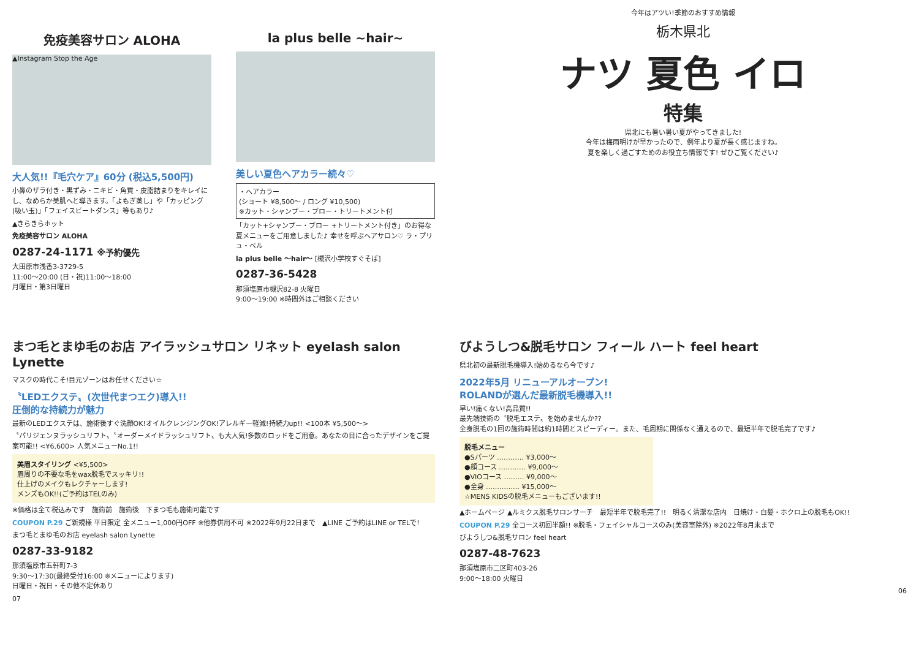免疫美容サロン ALOHA
▲Instagram Stop the Age
大人気!!『毛穴ケア』60分 (税込5,500円)
小鼻のザラ付き・黒ずみ・ニキビ・角質・皮脂詰まりをキレイにし、なめらか美肌へと導きます。「よもぎ蒸し」や「カッピング(吸い玉)」「フェイスビートダンス」等もあり♪
▲きらきらホット
免疫美容サロン ALOHA
0287-24-1171 ※予約優先
大田原市浅香3-3729-5
11:00～20:00 (日・祝)11:00～18:00
月曜日・第3日曜日
la plus belle ~hair~
美しい夏色ヘアカラー続々♡
・ヘアカラー
(ショート ¥8,500～ / ロング ¥10,500)
※カット・シャンプー・ブロー・トリートメント付
「カット+シャンプー・ブロー +トリートメント付き」のお得な夏メニューをご用意しました♪ 幸せを呼ぶヘアサロン♡ ラ・プリュ・ベル
la plus belle ～hair～ [槻沢小学校すぐそば]
0287-36-5428
那須塩原市槻沢82-8 火曜日
9:00～19:00 ※時間外はご相談ください
今年はアツい!季節のおすすめ情報
栃木県北
ナツ 夏色 イロ
特集
県北にも暑い暑い夏がやってきました!
今年は梅雨明けが早かったので、例年より夏が長く感じますね。
夏を楽しく過ごすためのお役立ち情報です! ぜひご覧ください♪
まつ毛とまゆ毛のお店 アイラッシュサロン リネット eyelash salon Lynette
マスクの時代こそ!目元ゾーンはお任せください☆
〝LEDエクステ〟(次世代まつエク)導入!!
圧倒的な持続力が魅力
最新のLEDエクステは、施術後すぐ洗顔OK!オイルクレンジングOK!アレルギー軽減!持続力up!! <100本 ¥5,500～>
〝パリジェンヌラッシュリフト〟〝オーダーメイドラッシュリフト〟も大人気!多数のロッドをご用意。あなたの目に合ったデザインをご提案可能!! <¥6,600> 人気メニューNo.1!!
美眉スタイリング <¥5,500>
眉周りの不要な毛をwax脱毛でスッキリ!!
仕上げのメイクもレクチャーします!
メンズもOK!!(ご予約はTELのみ)
※価格は全て税込みです　施術前　施術後　下まつ毛も施術可能です
COUPON P.29 ご新規様 平日限定 全メニュー1,000円OFF ※他券併用不可 ※2022年9月22日まで　▲LINE ご予約はLINE or TELで!
まつ毛とまゆ毛のお店 eyelash salon Lynette
0287-33-9182
那須塩原市五軒町7-3
9:30～17:30(最終受付16:00 ※メニューによります)
日曜日・祝日・その他不定休あり
07
びようしつ&脱毛サロン フィール ハート feel heart
県北初の最新脱毛機導入!始めるなら今です♪
2022年5月 リニューアルオープン!
ROLANDが選んだ最新脱毛機導入!!
早い!痛くない!高品質!!
最先端技術の〝脱毛エステ〟を始めませんか??
全身脱毛の1回の施術時間は約1時間とスピーディー。また、毛周期に関係なく通えるので、最短半年で脱毛完了です♪
脱毛メニュー
●Sパーツ ………… ¥3,000～
●顔コース ………… ¥9,000～
●VIOコース ……… ¥9,000～
●全身 …………… ¥15,000～
☆MENS KIDSの脱毛メニューもございます!!
▲ホームページ ▲ルミクス脱毛サロンサーチ　最短半年で脱毛完了!!　明るく清潔な店内　日焼け・白髪・ホクロ上の脱毛もOK!!
COUPON P.29 全コース初回半額!! ※脱毛・フェイシャルコースのみ(美容室除外) ※2022年8月末まで
びようしつ&脱毛サロン feel heart
0287-48-7623
那須塩原市二区町403-26
9:00～18:00 火曜日
06